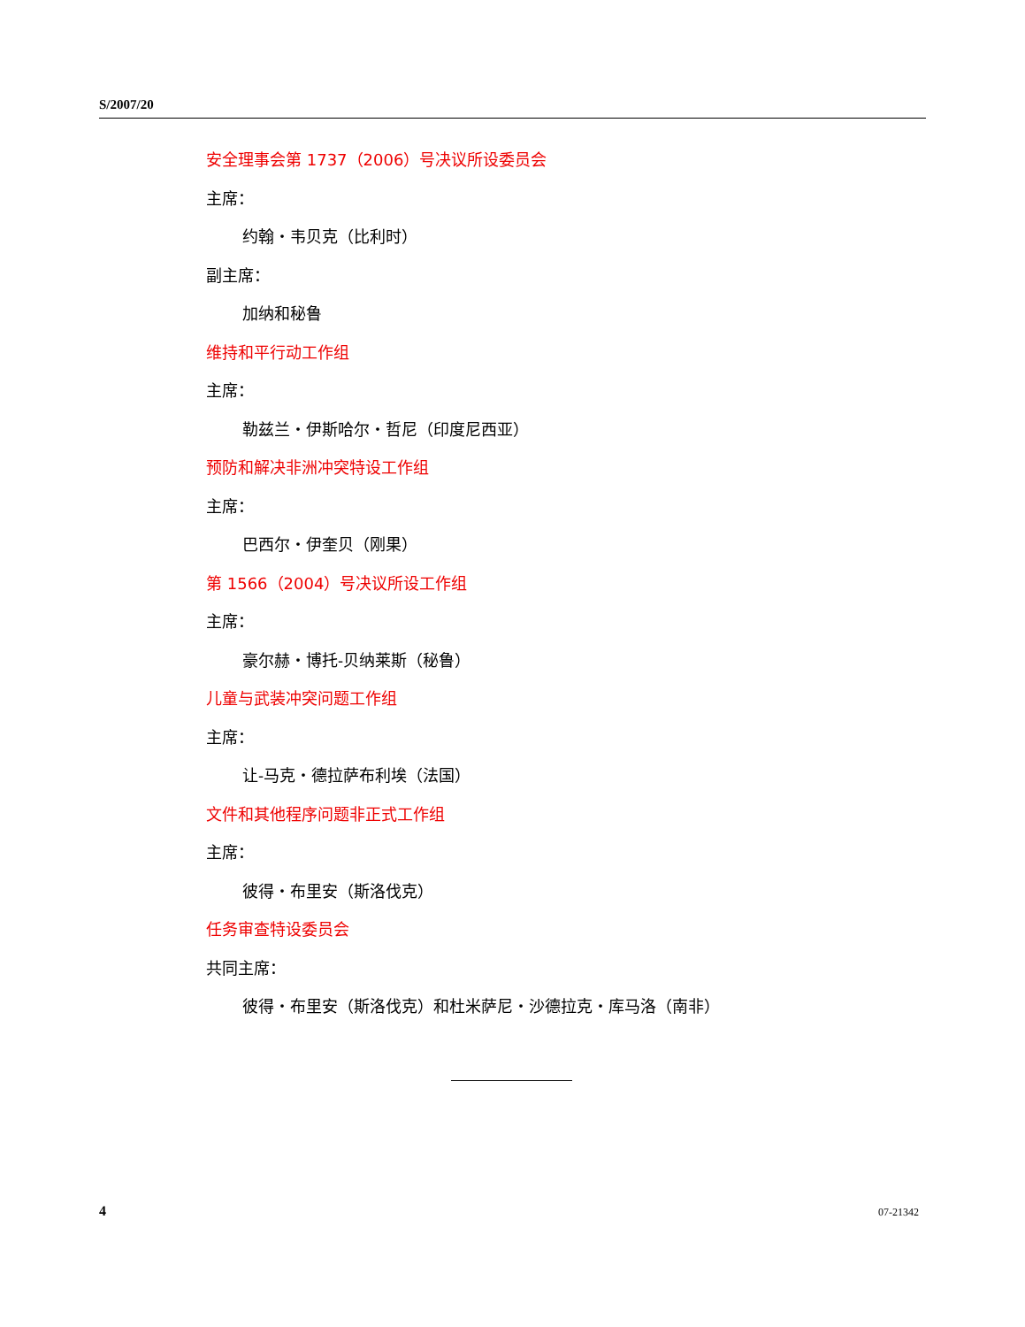S/2007/20
安全理事会第 1737（2006）号决议所设委员会
主席：
约翰・韦贝克（比利时）
副主席：
加纳和秘鲁
维持和平行动工作组
主席：
勒兹兰・伊斯哈尔・哲尼（印度尼西亚）
预防和解决非洲冲突特设工作组
主席：
巴西尔・伊奎贝（刚果）
第 1566（2004）号决议所设工作组
主席：
豪尔赫・博托-贝纳莱斯（秘鲁）
儿童与武装冲突问题工作组
主席：
让-马克・德拉萨布利埃（法国）
文件和其他程序问题非正式工作组
主席：
彼得・布里安（斯洛伐克）
任务审查特设委员会
共同主席：
彼得・布里安（斯洛伐克）和杜米萨尼・沙德拉克・库马洛（南非）
4 07-21342